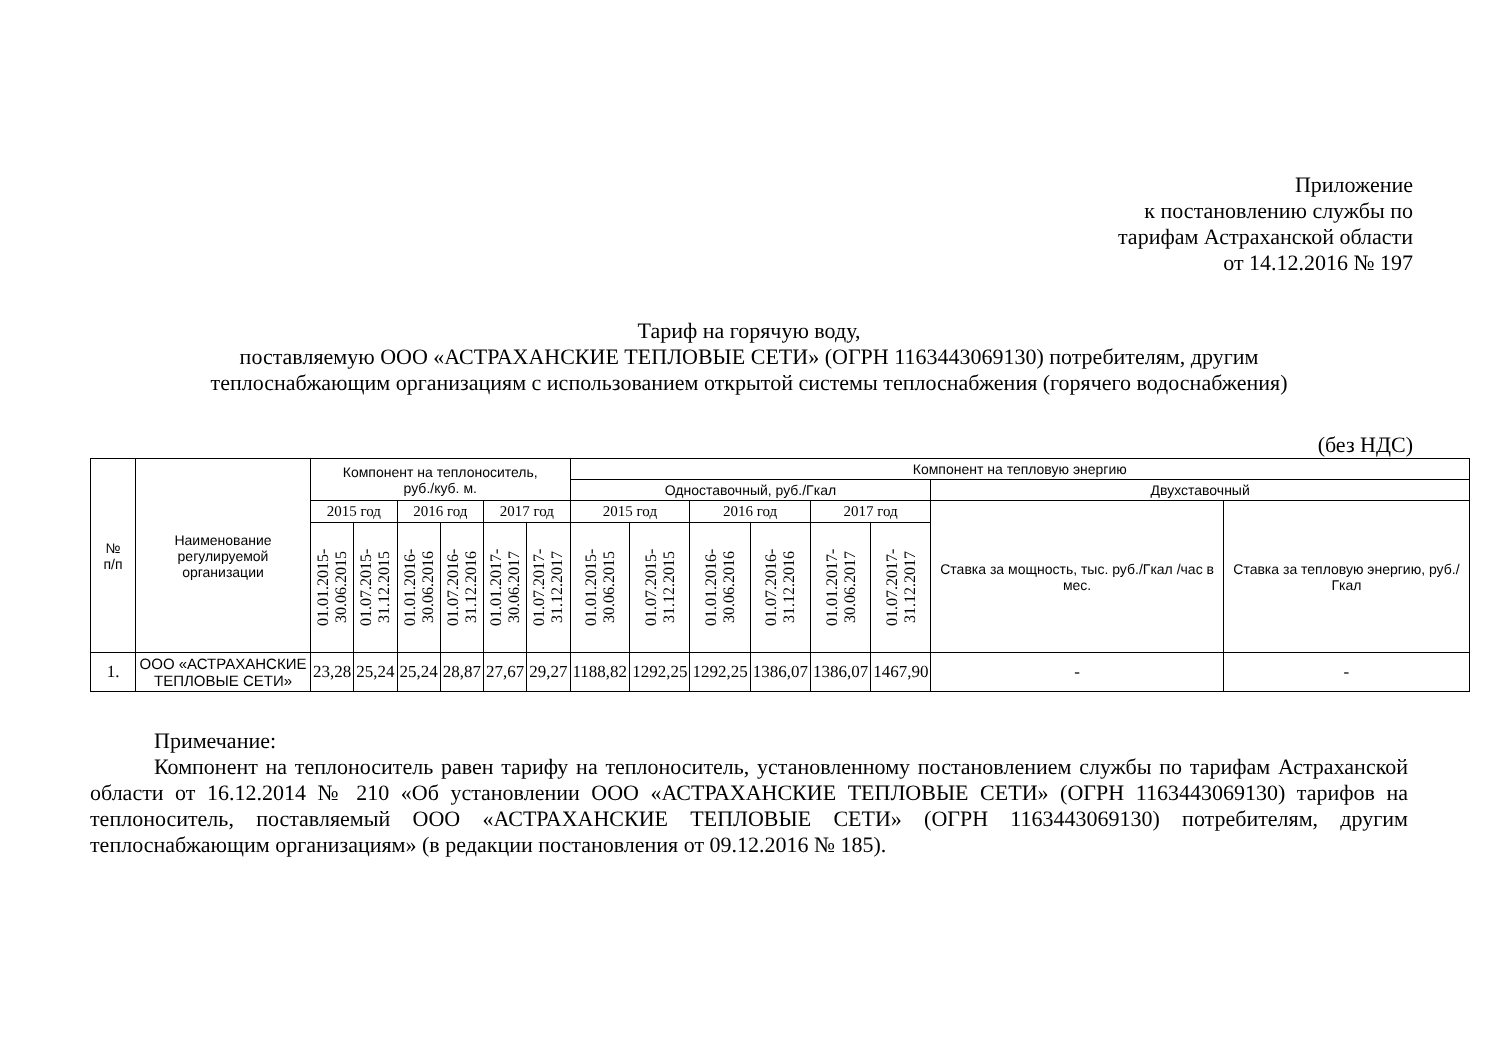Приложение
к постановлению службы по
тарифам Астраханской области
от 14.12.2016 № 197
Тариф на горячую воду,
поставляемую ООО «АСТРАХАНСКИЕ ТЕПЛОВЫЕ СЕТИ» (ОГРН 1163443069130) потребителям, другим
теплоснабжающим организациям с использованием открытой системы теплоснабжения (горячего водоснабжения)
(без НДС)
| № п/п | Наименование регулируемой организации | Компонент на теплоноситель, руб./куб. м. | | | | | | Компонент на тепловую энергию | | | | | | | |
| --- | --- | --- | --- | --- | --- | --- | --- | --- | --- | --- | --- | --- | --- | --- | --- |
| | | | | | | | | Одноставочный, руб./Гкал | | | | | | Двухставочный | |
| | | | | | | | | | | | | | | Ставка за мощность, тыс. руб./Гкал /час в мес. | Ставка за тепловую энергию, руб./Гкал |
| | | 2015 год | | 2016 год | | 2017 год | | 2015 год | | 2016 год | | 2017 год | | | |
| | | 01.01.2015-30.06.2015 | 01.07.2015-31.12.2015 | 01.01.2016-30.06.2016 | 01.07.2016-31.12.2016 | 01.01.2017-30.06.2017 | 01.07.2017-31.12.2017 | 01.01.2015-30.06.2015 | 01.07.2015-31.12.2015 | 01.01.2016-30.06.2016 | 01.07.2016-31.12.2016 | 01.01.2017-30.06.2017 | 01.07.2017-31.12.2017 | | |
| 1. | ООО «АСТРАХАНСКИЕ ТЕПЛОВЫЕ СЕТИ» | 23,28 | 25,24 | 25,24 | 28,87 | 27,67 | 29,27 | 1188,82 | 1292,25 | 1292,25 | 1386,07 | 1386,07 | 1467,90 | - | - |
Примечание:
Компонент на теплоноситель равен тарифу на теплоноситель, установленному постановлением службы по тарифам Астраханской области от 16.12.2014 № 210 «Об установлении ООО «АСТРАХАНСКИЕ ТЕПЛОВЫЕ СЕТИ» (ОГРН 1163443069130) тарифов на теплоноситель, поставляемый ООО «АСТРАХАНСКИЕ ТЕПЛОВЫЕ СЕТИ» (ОГРН 1163443069130) потребителям, другим теплоснабжающим организациям» (в редакции постановления от 09.12.2016 № 185).